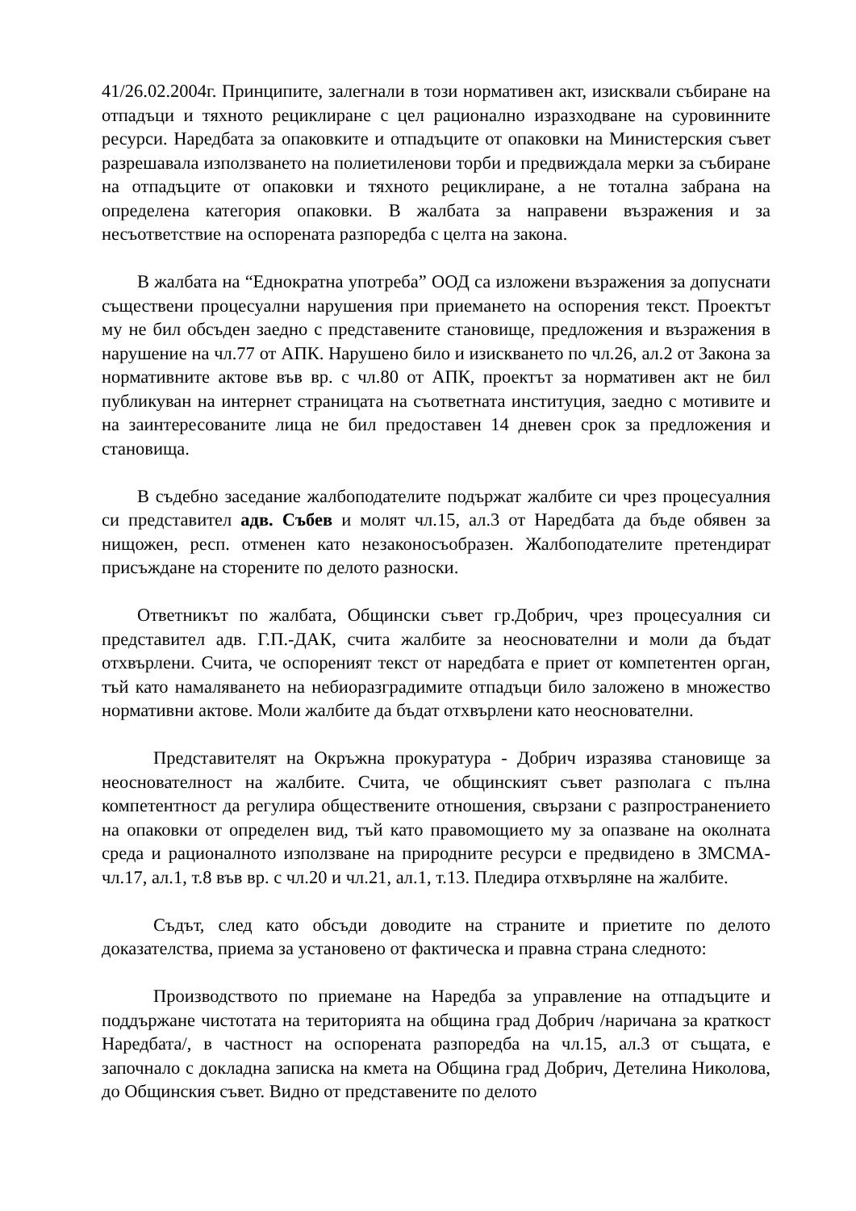41/26.02.2004г. Принципите, залегнали в този нормативен акт, изисквали събиране на отпадъци и тяхното рециклиране с цел рационално изразходване на суровинните ресурси. Наредбата за опаковките и отпадъците от опаковки на Министерския съвет разрешавала използването на полиетиленови торби и предвиждала мерки за събиране на отпадъците от опаковки и тяхното рециклиране, а не тотална забрана на определена категория опаковки. В жалбата за направени възражения и за несъответствие на оспорената разпоредба с целта на закона.
В жалбата на “Еднократна употреба” ООД са изложени възражения за допуснати съществени процесуални нарушения при приемането на оспорения текст. Проектът му не бил обсъден заедно с представените становище, предложения и възражения в нарушение на чл.77 от АПК. Нарушено било и изискването по чл.26, ал.2 от Закона за нормативните актове във вр. с чл.80 от АПК, проектът за нормативен акт не бил публикуван на интернет страницата на съответната институция, заедно с мотивите и на заинтересованите лица не бил предоставен 14 дневен срок за предложения и становища.
В съдебно заседание жалбоподателите подържат жалбите си чрез процесуалния си представител адв. Събев и молят чл.15, ал.3 от Наредбата да бъде обявен за нищожен, респ. отменен като незаконосъобразен. Жалбоподателите претендират присъждане на сторените по делото разноски.
Ответникът по жалбата, Общински съвет гр.Добрич, чрез процесуалния си представител адв. Г.П.-ДАК, счита жалбите за неоснователни и моли да бъдат отхвърлени. Счита, че оспореният текст от наредбата е приет от компетентен орган, тъй като намаляването на небиоразградимите отпадъци било заложено в множество нормативни актове. Моли жалбите да бъдат отхвърлени като неоснователни.
Представителят на Окръжна прокуратура - Добрич изразява становище за неоснователност на жалбите. Счита, че общинският съвет разполага с пълна компетентност да регулира обществените отношения, свързани с разпространението на опаковки от определен вид, тъй като правомощието му за опазване на околната среда и рационалното използване на природните ресурси е предвидено в ЗМСМА- чл.17, ал.1, т.8 във вр. с чл.20 и чл.21, ал.1, т.13. Пледира отхвърляне на жалбите.
Съдът, след като обсъди доводите на страните и приетите по делото доказателства, приема за установено от фактическа и правна страна следното:
Производството по приемане на Наредба за управление на отпадъците и поддържане чистотата на територията на община град Добрич /наричана за краткост Наредбата/, в частност на оспорената разпоредба на чл.15, ал.3 от същата, е започнало с докладна записка на кмета на Община град Добрич, Детелина Николова, до Общинския съвет. Видно от представените по делото